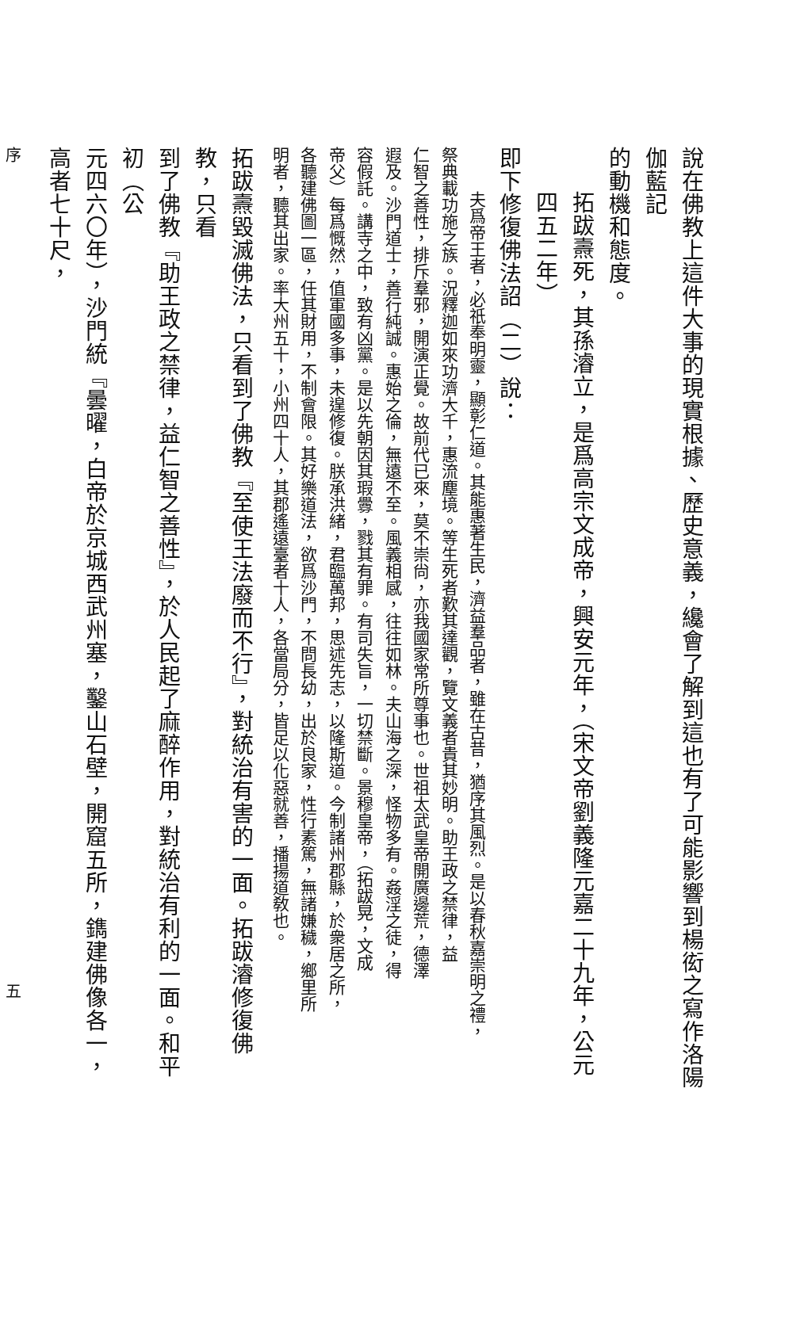說在佛教上這件大事的現實根據、歷史意義，纔會了解到這也有了可能影響到楊衒之寫作洛陽伽藍記
的動機和態度。
拓跋燾死，其孫濬立，是爲高宗文成帝，興安元年，（宋文帝劉義隆元嘉二十九年，公元四五二年）
即下修復佛法詔（二）說：
夫爲帝王者，必祇奉明靈，顯彰仁道。其能惠著生民，濟益羣品者，雖在古昔，猶序其風烈。是以春秋嘉崇明之禮，
祭典載功施之族。況釋迦如來功濟大千，惠流塵境。等生死者歎其達觀，覽文義者貴其妙明。助王政之禁律，益
仁智之善性，排斥羣邪，開演正覺。故前代已來，莫不崇尙，亦我國家常所尊事也。世祖太武皇帝開廣邊荒，德澤
遐及。沙門道士，善行純誠。惠始之倫，無遠不至。風義相感，往往如林。夫山海之深，怪物多有。姦淫之徒，得
容假託。講寺之中，致有凶黨。是以先朝因其瑕釁，戮其有罪。有司失旨，一切禁斷。景穆皇帝，（拓跋晃，文成
帝父）每爲慨然，值軍國多事，未遑修復。朕承洪緒，君臨萬邦，思述先志，以隆斯道。今制諸州郡縣，於衆居之所，
各聽建佛圖一區，任其財用，不制會限。其好樂道法，欲爲沙門，不問長幼，出於良家，性行素篤，無諸嫌穢，鄉里所
明者，聽其出家。率大州五十，小州四十人，其郡遙遠臺者十人，各當局分，皆足以化惡就善，播揚道敎也。
拓跋燾毀滅佛法，只看到了佛教『至使王法廢而不行』，對統治有害的一面。拓跋濬修復佛教，只看
到了佛教『助王政之禁律，益仁智之善性』，於人民起了麻醉作用，對統治有利的一面。和平初（公
元四六〇年），沙門統『曇曜，白帝於京城西武州塞，鑿山石壁，開窟五所，鐫建佛像各一，高者七十尺，
序 五